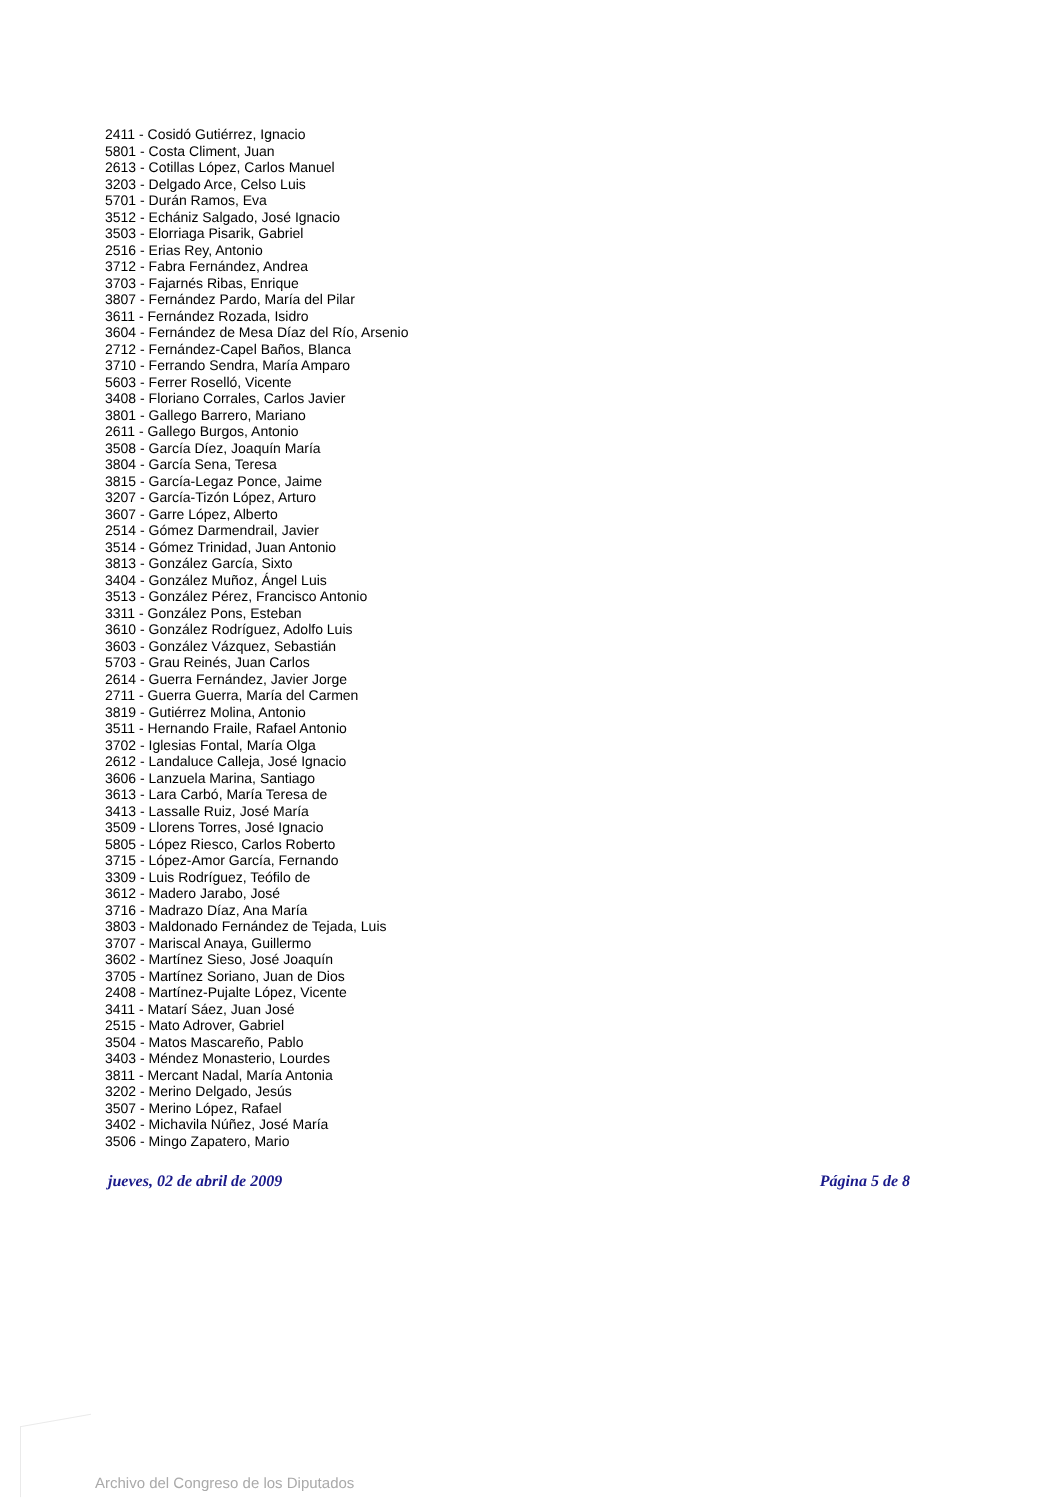2411 - Cosidó Gutiérrez, Ignacio
5801 - Costa Climent, Juan
2613 - Cotillas López, Carlos Manuel
3203 - Delgado Arce, Celso Luis
5701 - Durán Ramos, Eva
3512 - Echániz Salgado, José Ignacio
3503 - Elorriaga Pisarik, Gabriel
2516 - Erias Rey, Antonio
3712 - Fabra Fernández, Andrea
3703 - Fajarnés Ribas, Enrique
3807 - Fernández Pardo, María del Pilar
3611 - Fernández Rozada, Isidro
3604 - Fernández de Mesa Díaz del Río, Arsenio
2712 - Fernández-Capel Baños, Blanca
3710 - Ferrando Sendra, María Amparo
5603 - Ferrer Roselló, Vicente
3408 - Floriano Corrales, Carlos Javier
3801 - Gallego Barrero, Mariano
2611 - Gallego Burgos, Antonio
3508 - García Díez, Joaquín María
3804 - García Sena, Teresa
3815 - García-Legaz Ponce, Jaime
3207 - García-Tizón López, Arturo
3607 - Garre López, Alberto
2514 - Gómez Darmendrail, Javier
3514 - Gómez Trinidad, Juan Antonio
3813 - González García, Sixto
3404 - González Muñoz, Ángel Luis
3513 - González Pérez, Francisco Antonio
3311 - González Pons, Esteban
3610 - González Rodríguez, Adolfo Luis
3603 - González Vázquez, Sebastián
5703 - Grau Reinés, Juan Carlos
2614 - Guerra Fernández, Javier Jorge
2711 - Guerra Guerra, María del Carmen
3819 - Gutiérrez Molina, Antonio
3511 - Hernando Fraile, Rafael Antonio
3702 - Iglesias Fontal, María Olga
2612 - Landaluce Calleja, José Ignacio
3606 - Lanzuela Marina, Santiago
3613 - Lara Carbó, María Teresa de
3413 - Lassalle Ruiz, José María
3509 - Llorens Torres, José Ignacio
5805 - López Riesco, Carlos Roberto
3715 - López-Amor García, Fernando
3309 - Luis Rodríguez, Teófilo de
3612 - Madero Jarabo, José
3716 - Madrazo Díaz, Ana María
3803 - Maldonado Fernández de Tejada, Luis
3707 - Mariscal Anaya, Guillermo
3602 - Martínez Sieso, José Joaquín
3705 - Martínez Soriano, Juan de Dios
2408 - Martínez-Pujalte López, Vicente
3411 - Matarí Sáez, Juan José
2515 - Mato Adrover, Gabriel
3504 - Matos Mascareño, Pablo
3403 - Méndez Monasterio, Lourdes
3811 - Mercant Nadal, María Antonia
3202 - Merino Delgado, Jesús
3507 - Merino López, Rafael
3402 - Michavila Núñez, José María
3506 - Mingo Zapatero, Mario
jueves, 02 de abril de 2009 Página 5 de 8
Archivo del Congreso de los Diputados